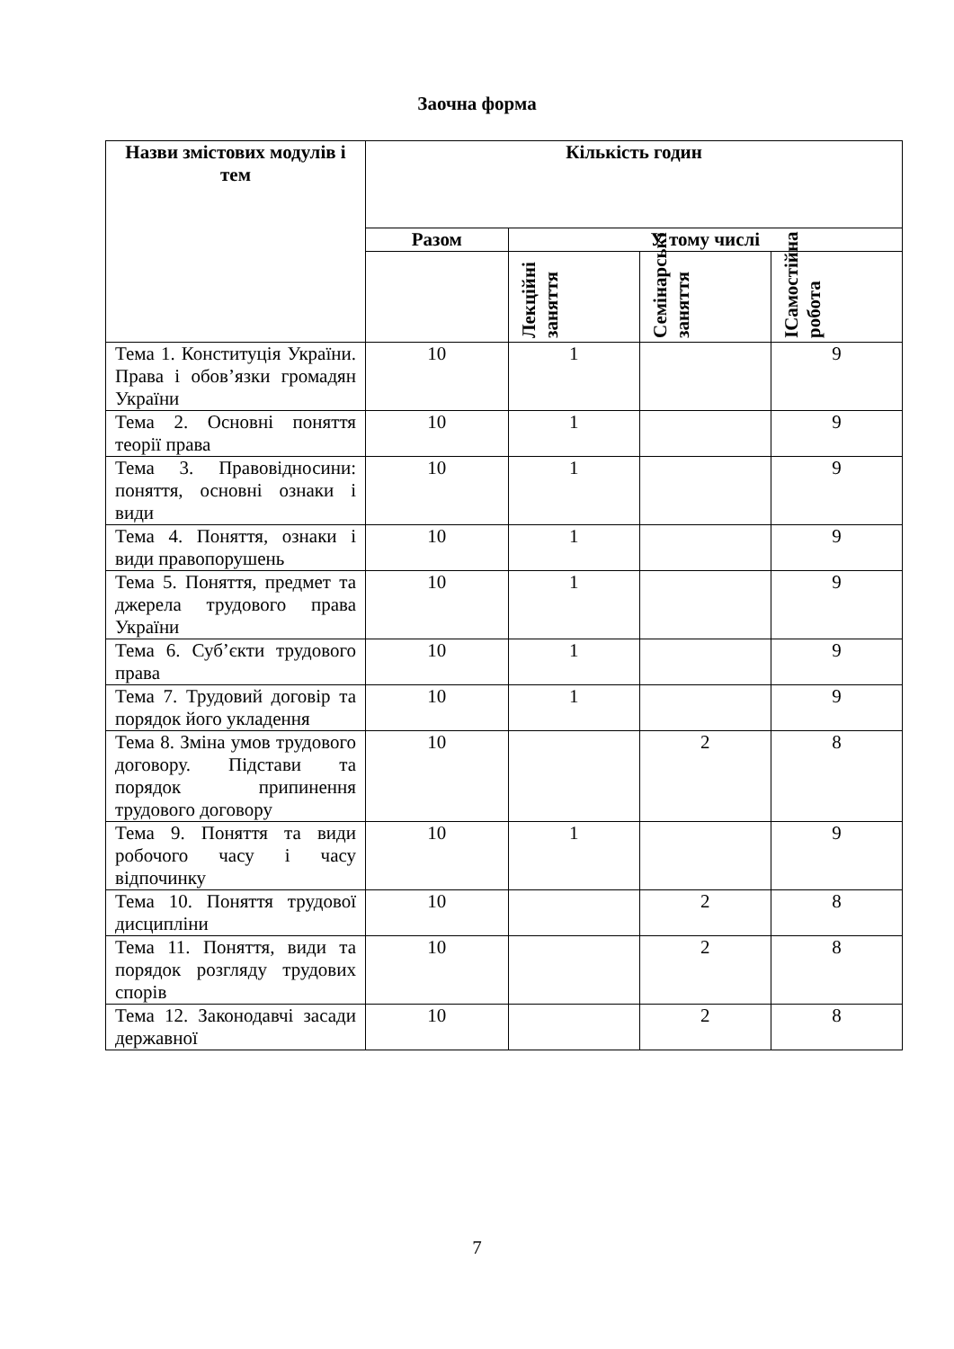Заочна форма
| Назви змістових модулів і тем | Кількість годин | | | |
| --- | --- | --- | --- | --- |
| | Разом | У тому числі | | |
| | | Лекційні заняття | Семінарські заняття | ІСамостійна робота |
| Тема 1. Конституція України. Права і обов’язки громадян України | 10 | 1 | | 9 |
| Тема 2. Основні поняття теорії права | 10 | 1 | | 9 |
| Тема 3. Правовідносини: поняття, основні ознаки і види | 10 | 1 | | 9 |
| Тема 4. Поняття, ознаки і види правопорушень | 10 | 1 | | 9 |
| Тема 5. Поняття, предмет та джерела трудового права України | 10 | 1 | | 9 |
| Тема 6. Суб’єкти трудового права | 10 | 1 | | 9 |
| Тема 7. Трудовий договір та порядок його укладення | 10 | 1 | | 9 |
| Тема 8. Зміна умов трудового договору. Підстави та порядок припинення трудового договору | 10 | | 2 | 8 |
| Тема 9. Поняття та види робочого часу і часу відпочинку | 10 | 1 | | 9 |
| Тема 10. Поняття трудової дисципліни | 10 | | 2 | 8 |
| Тема 11. Поняття, види та порядок розгляду трудових спорів | 10 | | 2 | 8 |
| Тема 12. Законодавчі засади державної | 10 | | 2 | 8 |
7